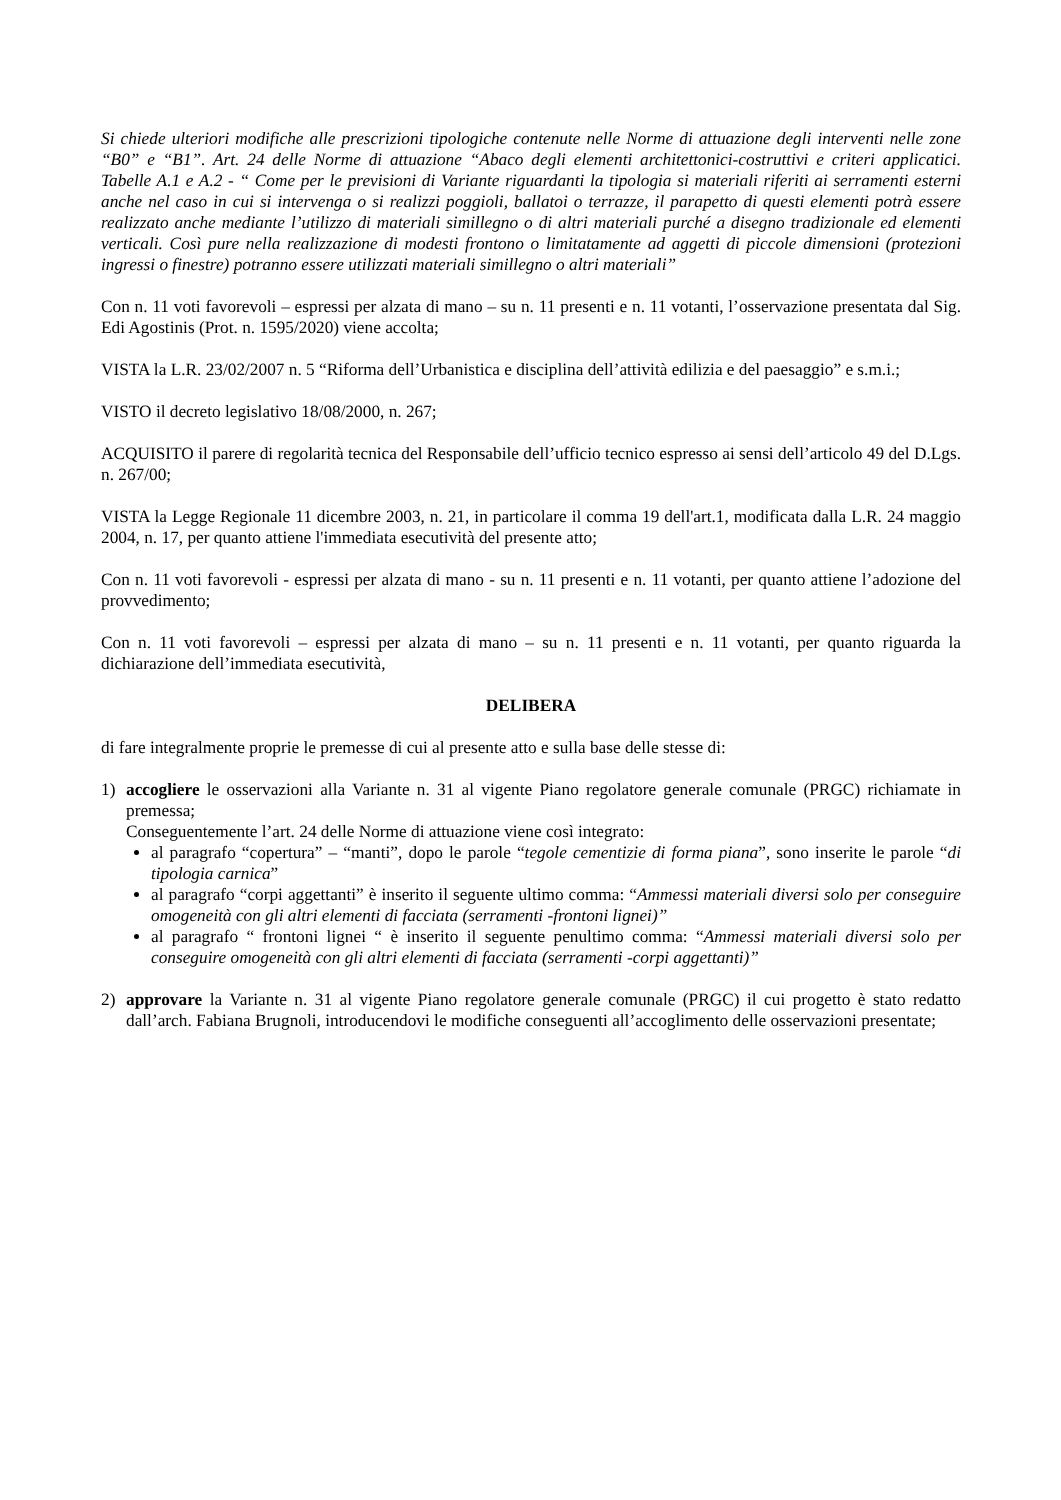Si chiede ulteriori modifiche alle prescrizioni tipologiche contenute nelle Norme di attuazione degli interventi nelle zone “B0” e “B1”. Art. 24 delle Norme di attuazione “Abaco degli elementi architettonici-costruttivi e criteri applicatici. Tabelle A.1 e A.2 - “ Come per le previsioni di Variante riguardanti la tipologia si materiali riferiti ai serramenti esterni anche nel caso in cui si intervenga o si realizzi poggioli, ballatoi o terrazze, il parapetto di questi elementi potrà essere realizzato anche mediante l’utilizzo di materiali simillegno o di altri materiali purché a disegno tradizionale ed elementi verticali. Così pure nella realizzazione di modesti frontono o limitatamente ad aggetti di piccole dimensioni (protezioni ingressi o finestre) potranno essere utilizzati materiali simillegno o altri materiali”
Con n. 11 voti favorevoli – espressi per alzata di mano – su n. 11 presenti e n. 11 votanti, l’osservazione presentata dal Sig. Edi Agostinis (Prot. n. 1595/2020) viene accolta;
VISTA la L.R. 23/02/2007 n. 5 “Riforma dell’Urbanistica e disciplina dell’attività edilizia e del paesaggio” e s.m.i.;
VISTO il decreto legislativo 18/08/2000, n. 267;
ACQUISITO il parere di regolarità tecnica del Responsabile dell’ufficio tecnico espresso ai sensi dell’articolo 49 del D.Lgs. n. 267/00;
VISTA la Legge Regionale 11 dicembre 2003, n. 21, in particolare il comma 19 dell'art.1, modificata dalla L.R. 24 maggio 2004, n. 17, per quanto attiene l'immediata esecutività del presente atto;
Con n. 11 voti favorevoli - espressi per alzata di mano - su n. 11 presenti e n. 11 votanti, per quanto attiene l’adozione del provvedimento;
Con n. 11 voti favorevoli – espressi per alzata di mano – su n. 11 presenti e n. 11 votanti, per quanto riguarda la dichiarazione dell’immediata esecutività,
DELIBERA
di fare integralmente proprie le premesse di cui al presente atto e sulla base delle stesse di:
1) accogliere le osservazioni alla Variante n. 31 al vigente Piano regolatore generale comunale (PRGC) richiamate in premessa;
Conseguentemente l’art. 24 delle Norme di attuazione viene così integrato:
al paragrafo “copertura” – “manti”, dopo le parole “tegole cementizie di forma piana”, sono inserite le parole “di tipologia carnica”
al paragrafo “corpi aggettanti” è inserito il seguente ultimo comma: “Ammessi materiali diversi solo per conseguire omogeneità con gli altri elementi di facciata (serramenti -frontoni lignei)”
al paragrafo “ frontoni lignei “ è inserito il seguente penultimo comma: “Ammessi materiali diversi solo per conseguire omogeneità con gli altri elementi di facciata (serramenti -corpi aggettanti)”
2) approvare la Variante n. 31 al vigente Piano regolatore generale comunale (PRGC) il cui progetto è stato redatto dall’arch. Fabiana Brugnoli, introducendovi le modifiche conseguenti all’accoglimento delle osservazioni presentate;